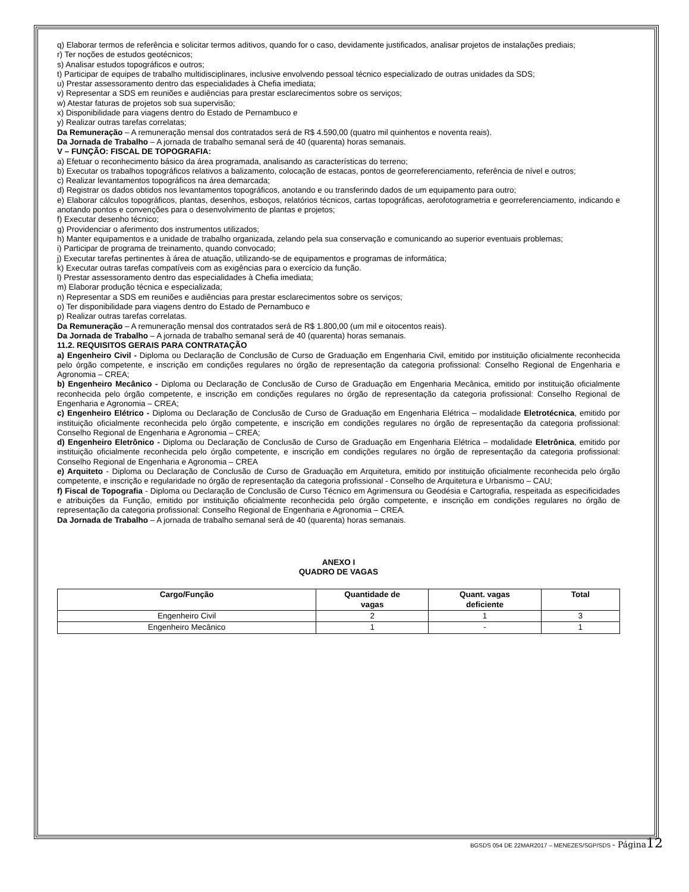q) Elaborar termos de referência e solicitar termos aditivos, quando for o caso, devidamente justificados, analisar projetos de instalações prediais;
r) Ter noções de estudos geotécnicos;
s) Analisar estudos topográficos e outros;
t) Participar de equipes de trabalho multidisciplinares, inclusive envolvendo pessoal técnico especializado de outras unidades da SDS;
u) Prestar assessoramento dentro das especialidades à Chefia imediata;
v) Representar a SDS em reuniões e audiências para prestar esclarecimentos sobre os serviços;
w) Atestar faturas de projetos sob sua supervisão;
x) Disponibilidade para viagens dentro do Estado de Pernambuco e
y) Realizar outras tarefas correlatas;
Da Remuneração – A remuneração mensal dos contratados será de R$ 4.590,00 (quatro mil quinhentos e noventa reais).
Da Jornada de Trabalho – A jornada de trabalho semanal será de 40 (quarenta) horas semanais.
V – FUNÇÃO: FISCAL DE TOPOGRAFIA:
a) Efetuar o reconhecimento básico da área programada, analisando as características do terreno;
b) Executar os trabalhos topográficos relativos a balizamento, colocação de estacas, pontos de georreferenciamento, referência de nível e outros;
c) Realizar levantamentos topográficos na área demarcada;
d) Registrar os dados obtidos nos levantamentos topográficos, anotando e ou transferindo dados de um equipamento para outro;
e) Elaborar cálculos topográficos, plantas, desenhos, esboços, relatórios técnicos, cartas topográficas, aerofotogrametria e georreferenciamento, indicando e anotando pontos e convenções para o desenvolvimento de plantas e projetos;
f) Executar desenho técnico;
g) Providenciar o aferimento dos instrumentos utilizados;
h) Manter equipamentos e a unidade de trabalho organizada, zelando pela sua conservação e comunicando ao superior eventuais problemas;
i) Participar de programa de treinamento, quando convocado;
j) Executar tarefas pertinentes à área de atuação, utilizando-se de equipamentos e programas de informática;
k) Executar outras tarefas compatíveis com as exigências para o exercício da função.
l) Prestar assessoramento dentro das especialidades à Chefia imediata;
m) Elaborar produção técnica e especializada;
n) Representar a SDS em reuniões e audiências para prestar esclarecimentos sobre os serviços;
o) Ter disponibilidade para viagens dentro do Estado de Pernambuco e
p) Realizar outras tarefas correlatas.
Da Remuneração – A remuneração mensal dos contratados será de R$ 1.800,00 (um mil e oitocentos reais).
Da Jornada de Trabalho – A jornada de trabalho semanal será de 40 (quarenta) horas semanais.
11.2. REQUISITOS GERAIS PARA CONTRATAÇÃO
a) Engenheiro Civil - Diploma ou Declaração de Conclusão de Curso de Graduação em Engenharia Civil, emitido por instituição oficialmente reconhecida pelo órgão competente, e inscrição em condições regulares no órgão de representação da categoria profissional: Conselho Regional de Engenharia e Agronomia – CREA;
b) Engenheiro Mecânico - Diploma ou Declaração de Conclusão de Curso de Graduação em Engenharia Mecânica, emitido por instituição oficialmente reconhecida pelo órgão competente, e inscrição em condições regulares no órgão de representação da categoria profissional: Conselho Regional de Engenharia e Agronomia – CREA;
c) Engenheiro Elétrico - Diploma ou Declaração de Conclusão de Curso de Graduação em Engenharia Elétrica – modalidade Eletrotécnica, emitido por instituição oficialmente reconhecida pelo órgão competente, e inscrição em condições regulares no órgão de representação da categoria profissional: Conselho Regional de Engenharia e Agronomia – CREA;
d) Engenheiro Eletrônico - Diploma ou Declaração de Conclusão de Curso de Graduação em Engenharia Elétrica – modalidade Eletrônica, emitido por instituição oficialmente reconhecida pelo órgão competente, e inscrição em condições regulares no órgão de representação da categoria profissional: Conselho Regional de Engenharia e Agronomia – CREA
e) Arquiteto - Diploma ou Declaração de Conclusão de Curso de Graduação em Arquitetura, emitido por instituição oficialmente reconhecida pelo órgão competente, e inscrição e regularidade no órgão de representação da categoria profissional - Conselho de Arquitetura e Urbanismo – CAU;
f) Fiscal de Topografia - Diploma ou Declaração de Conclusão de Curso Técnico em Agrimensura ou Geodésia e Cartografia, respeitada as especificidades e atribuições da Função, emitido por instituição oficialmente reconhecida pelo órgão competente, e inscrição em condições regulares no órgão de representação da categoria profissional: Conselho Regional de Engenharia e Agronomia – CREA.
Da Jornada de Trabalho – A jornada de trabalho semanal será de 40 (quarenta) horas semanais.
ANEXO I
QUADRO DE VAGAS
| Cargo/Função | Quantidade de vagas | Quant. vagas deficiente | Total |
| --- | --- | --- | --- |
| Engenheiro Civil | 2 | 1 | 3 |
| Engenheiro Mecânico | 1 | - | 1 |
BGSDS 054 DE 22MAR2017 – MENEZES/SGP/SDS - Página 12